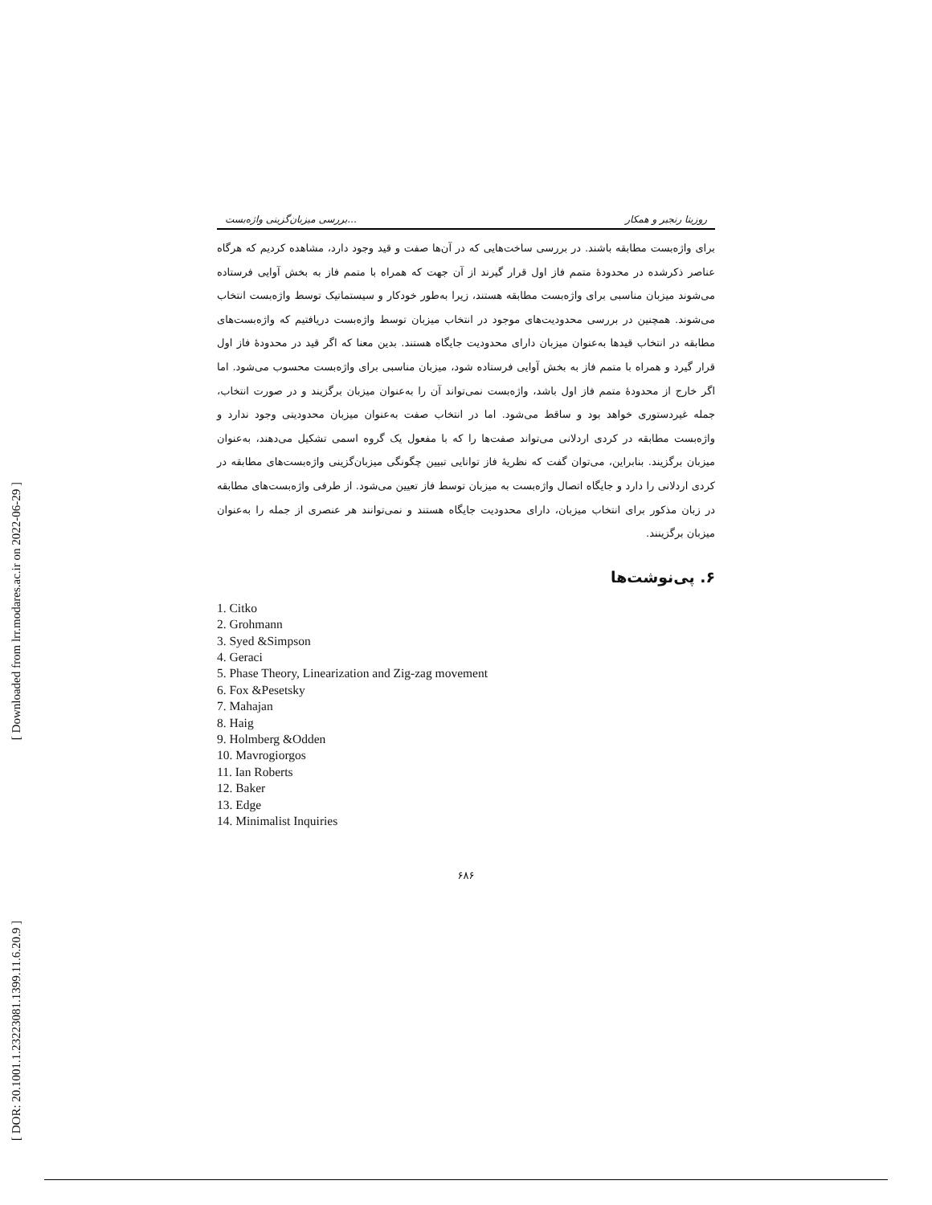[ Downloaded from lrr.modares.ac.ir on 2022-06-29 ]
[ DOR: 20.1001.1.23223081.1399.11.6.20.9 ]
بررسی میزبان‌گزینی واژه‌بست... روزیتا رنجبر و همکار
برای واژه‌بست مطابقه باشند. در بررسی ساخت‌هایی که در آن‌ها صفت و قید وجود دارد، مشاهده کردیم که هرگاه عناصر ذکرشده در محدودۀ متمم فاز اول قرار گیرند از آن جهت که همراه با متمم فاز به بخش آوایی فرستاده می‌شوند میزبان مناسبی برای واژه‌بست مطابقه هستند، زیرا به‌طور خودکار و سیستماتیک توسط واژه‌بست انتخاب می‌شوند. همچنین در بررسی محدودیت‌های موجود در انتخاب میزبان توسط واژه‌بست دریافتیم که واژه‌بست‌های مطابقه در انتخاب قیدها به‌عنوان میزبان دارای محدودیت جایگاه هستند. بدین معنا که اگر قید در محدودۀ فاز اول قرار گیرد و همراه با متمم فاز به بخش آوایی فرستاده شود، میزبان مناسبی برای واژه‌بست محسوب می‌شود. اما اگر خارج از محدودۀ متمم فاز اول باشد، واژه‌بست نمی‌تواند آن را به‌عنوان میزبان برگزیند و در صورت انتخاب، جمله غیردستوری خواهد بود و ساقط می‌شود. اما در انتخاب صفت به‌عنوان میزبان محدودیتی وجود ندارد و واژه‌بست مطابقه در کردی اردلانی می‌تواند صفت‌ها را که با مفعول یک گروه اسمی تشکیل می‌دهند، به‌عنوان میزبان برگزیند. بنابراین، می‌توان گفت که نظریۀ فاز توانایی تبیین چگونگی میزبان‌گزینی واژه‌بست‌های مطابقه در کردی اردلانی را دارد و جایگاه اتصال واژه‌بست به میزبان توسط فاز تعیین می‌شود. از طرفی واژه‌بست‌های مطابقه در زبان مذکور برای انتخاب میزبان، دارای محدودیت جایگاه هستند و نمی‌توانند هر عنصری از جمله را به‌عنوان میزبان برگزینند.
۶. پی‌نوشت‌ها
1. Citko
2. Grohmann
3. Syed &Simpson
4. Geraci
5. Phase Theory, Linearization and Zig-zag movement
6. Fox &Pesetsky
7. Mahajan
8. Haig
9. Holmberg &Odden
10. Mavrogiorgos
11. Ian Roberts
12. Baker
13. Edge
14. Minimalist Inquiries
۶۸۶